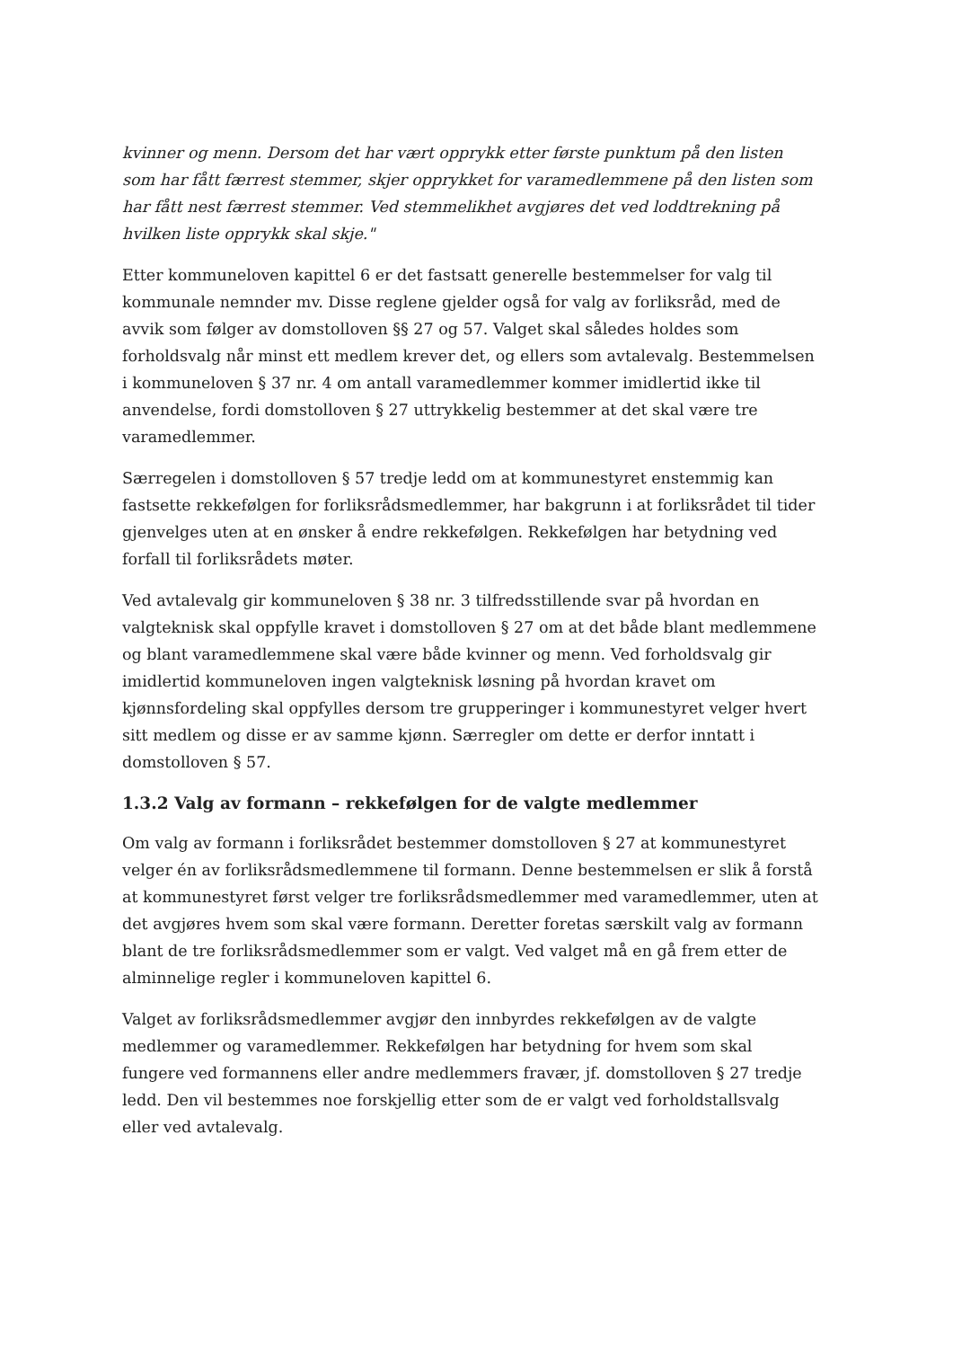kvinner og menn. Dersom det har vært opprykk etter første punktum på den listen som har fått færrest stemmer, skjer opprykket for varamedlemmene på den listen som har fått nest færrest stemmer. Ved stemmelikhet avgjøres det ved loddtrekning på hvilken liste opprykk skal skje."
Etter kommuneloven kapittel 6 er det fastsatt generelle bestemmelser for valg til kommunale nemnder mv. Disse reglene gjelder også for valg av forliksråd, med de avvik som følger av domstolloven §§ 27 og 57. Valget skal således holdes som forholdsvalg når minst ett medlem krever det, og ellers som avtalevalg. Bestemmelsen i kommuneloven § 37 nr. 4 om antall varamedlemmer kommer imidlertid ikke til anvendelse, fordi domstolloven § 27 uttrykkelig bestemmer at det skal være tre varamedlemmer.
Særregelen i domstolloven § 57 tredje ledd om at kommunestyret enstemmig kan fastsette rekkefølgen for forliksrådsmedlemmer, har bakgrunn i at forliksrådet til tider gjenvelges uten at en ønsker å endre rekkefølgen. Rekkefølgen har betydning ved forfall til forliksrådets møter.
Ved avtalevalg gir kommuneloven § 38 nr. 3 tilfredsstillende svar på hvordan en valgteknisk skal oppfylle kravet i domstolloven § 27 om at det både blant medlemmene og blant varamedlemmene skal være både kvinner og menn. Ved forholdsvalg gir imidlertid kommuneloven ingen valgteknisk løsning på hvordan kravet om kjønnsfordeling skal oppfylles dersom tre grupperinger i kommunestyret velger hvert sitt medlem og disse er av samme kjønn. Særregler om dette er derfor inntatt i domstolloven § 57.
1.3.2 Valg av formann – rekkefølgen for de valgte medlemmer
Om valg av formann i forliksrådet bestemmer domstolloven § 27 at kommunestyret velger én av forliksrådsmedlemmene til formann. Denne bestemmelsen er slik å forstå at kommunestyret først velger tre forliksrådsmedlemmer med varamedlemmer, uten at det avgjøres hvem som skal være formann. Deretter foretas særskilt valg av formann blant de tre forliksrådsmedlemmer som er valgt. Ved valget må en gå frem etter de alminnelige regler i kommuneloven kapittel 6.
Valget av forliksrådsmedlemmer avgjør den innbyrdes rekkefølgen av de valgte medlemmer og varamedlemmer. Rekkefølgen har betydning for hvem som skal fungere ved formannens eller andre medlemmers fravær, jf. domstolloven § 27 tredje ledd. Den vil bestemmes noe forskjellig etter som de er valgt ved forholdstallsvalg eller ved avtalevalg.